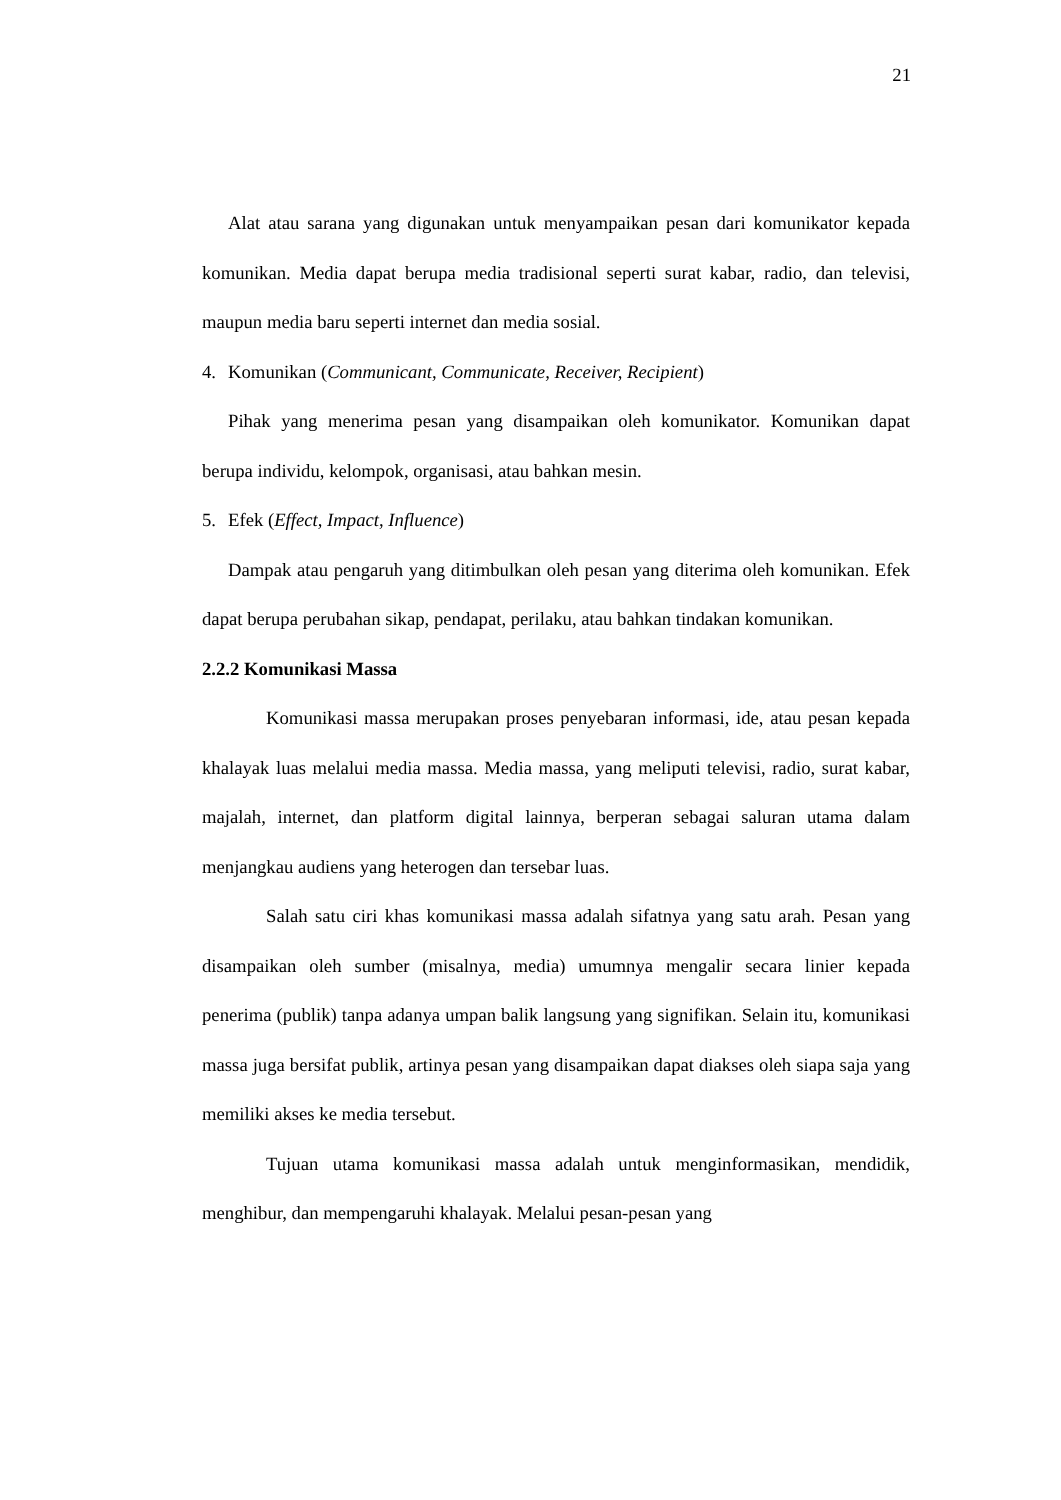21
Alat atau sarana yang digunakan untuk menyampaikan pesan dari komunikator kepada komunikan. Media dapat berupa media tradisional seperti surat kabar, radio, dan televisi, maupun media baru seperti internet dan media sosial.
4. Komunikan (Communicant, Communicate, Receiver, Recipient)
Pihak yang menerima pesan yang disampaikan oleh komunikator. Komunikan dapat berupa individu, kelompok, organisasi, atau bahkan mesin.
5. Efek (Effect, Impact, Influence)
Dampak atau pengaruh yang ditimbulkan oleh pesan yang diterima oleh komunikan. Efek dapat berupa perubahan sikap, pendapat, perilaku, atau bahkan tindakan komunikan.
2.2.2 Komunikasi Massa
Komunikasi massa merupakan proses penyebaran informasi, ide, atau pesan kepada khalayak luas melalui media massa. Media massa, yang meliputi televisi, radio, surat kabar, majalah, internet, dan platform digital lainnya, berperan sebagai saluran utama dalam menjangkau audiens yang heterogen dan tersebar luas.
Salah satu ciri khas komunikasi massa adalah sifatnya yang satu arah. Pesan yang disampaikan oleh sumber (misalnya, media) umumnya mengalir secara linier kepada penerima (publik) tanpa adanya umpan balik langsung yang signifikan. Selain itu, komunikasi massa juga bersifat publik, artinya pesan yang disampaikan dapat diakses oleh siapa saja yang memiliki akses ke media tersebut.
Tujuan utama komunikasi massa adalah untuk menginformasikan, mendidik, menghibur, dan mempengaruhi khalayak. Melalui pesan-pesan yang